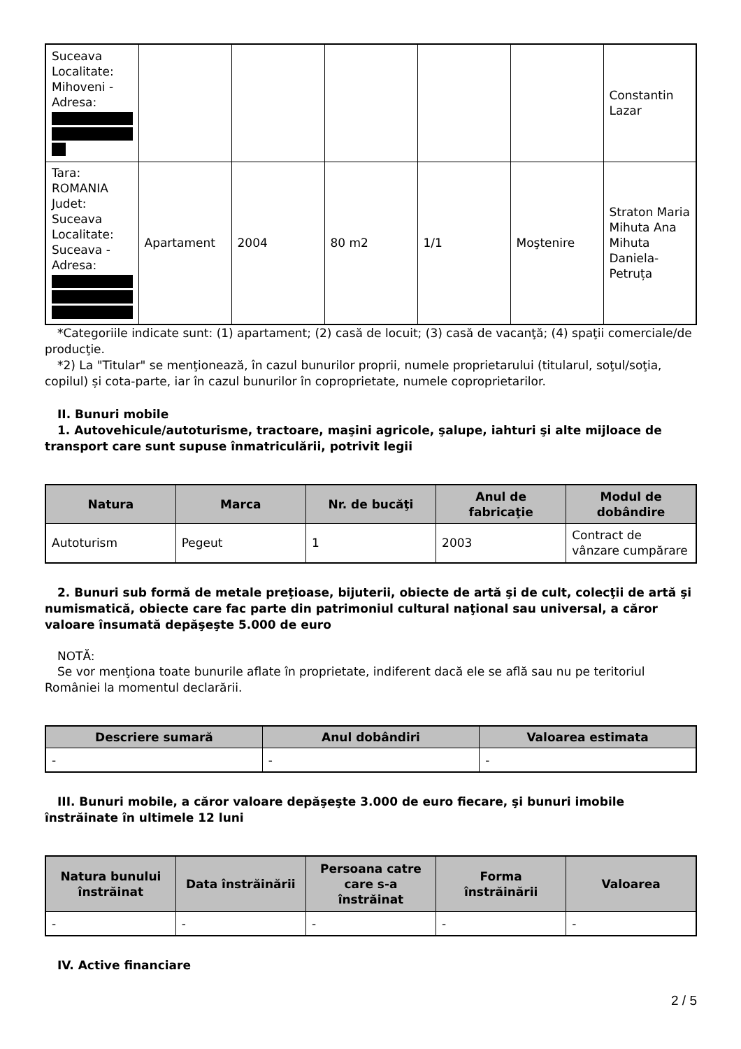| Suceava Localitate: Mihoveni - Adresa: | | | | | | Constantin Lazar |
| Tara: ROMANIA Judet: Suceava Localitate: Suceava - Adresa: | Apartament | 2004 | 80 m2 | 1/1 | Moştenire | Straton Maria Mihuta Ana Mihuta Daniela-Petruța |
*Categoriile indicate sunt: (1) apartament; (2) casă de locuit; (3) casă de vacanţă; (4) spaţii comerciale/de producţie.
*2) La "Titular" se menţionează, în cazul bunurilor proprii, numele proprietarului (titularul, soţul/soţia, copilul) și cota-parte, iar în cazul bunurilor în coproprietate, numele coproprietarilor.
II. Bunuri mobile
1. Autovehicule/autoturisme, tractoare, maşini agricole, şalupe, iahturi şi alte mijloace de transport care sunt supuse înmatriculării, potrivit legii
| Natura | Marca | Nr. de bucăţi | Anul de fabricaţie | Modul de dobândire |
| --- | --- | --- | --- | --- |
| Autoturism | Pegeut | 1 | 2003 | Contract de vânzare cumpărare |
2. Bunuri sub formă de metale preţioase, bijuterii, obiecte de artă şi de cult, colecţii de artă şi numismatică, obiecte care fac parte din patrimoniul cultural naţional sau universal, a căror valoare însumată depăşeşte 5.000 de euro
NOTĂ:
Se vor menţiona toate bunurile aflate în proprietate, indiferent dacă ele se află sau nu pe teritoriul României la momentul declarării.
| Descriere sumară | Anul dobândiri | Valoarea estimata |
| --- | --- | --- |
| - | - | - |
III. Bunuri mobile, a căror valoare depăşeşte 3.000 de euro fiecare, şi bunuri imobile înstrăinate în ultimele 12 luni
| Natura bunului înstrăinat | Data înstrăinării | Persoana catre care s-a înstrăinat | Forma înstrăinării | Valoarea |
| --- | --- | --- | --- | --- |
| - | - | - | - | - |
IV. Active financiare
2 / 5